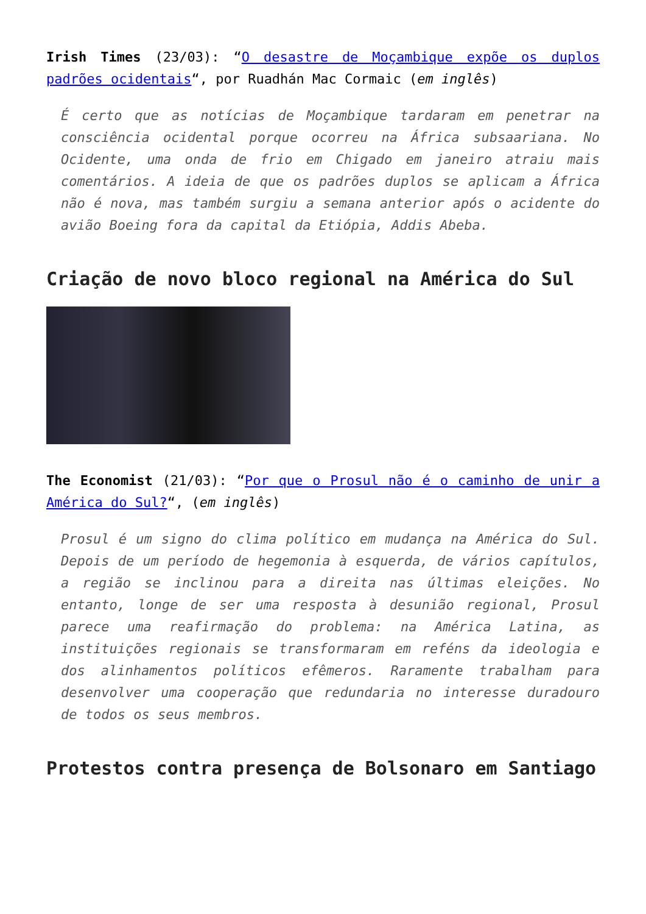Irish Times (23/03): “O desastre de Moçambique expõe os duplos padrões ocidentais“, por Ruadhán Mac Cormaic (em inglês)
É certo que as notícias de Moçambique tardaram em penetrar na consciência ocidental porque ocorreu na África subsaariana. No Ocidente, uma onda de frio em Chigado em janeiro atraiu mais comentários. A ideia de que os padrões duplos se aplicam a África não é nova, mas também surgiu a semana anterior após o acidente do avião Boeing fora da capital da Etiópia, Addis Abeba.
Criação de novo bloco regional na América do Sul
The Economist (21/03): “Por que o Prosul não é o caminho de unir a América do Sul?“, (em inglês)
Prosul é um signo do clima político em mudança na América do Sul. Depois de um período de hegemonia à esquerda, de vários capítulos, a região se inclinou para a direita nas últimas eleições. No entanto, longe de ser uma resposta à desunião regional, Prosul parece uma reafirmação do problema: na América Latina, as instituições regionais se transformaram em reféns da ideologia e dos alinhamentos políticos efêmeros. Raramente trabalham para desenvolver uma cooperação que redundaria no interesse duradouro de todos os seus membros.
Protestos contra presença de Bolsonaro em Santiago